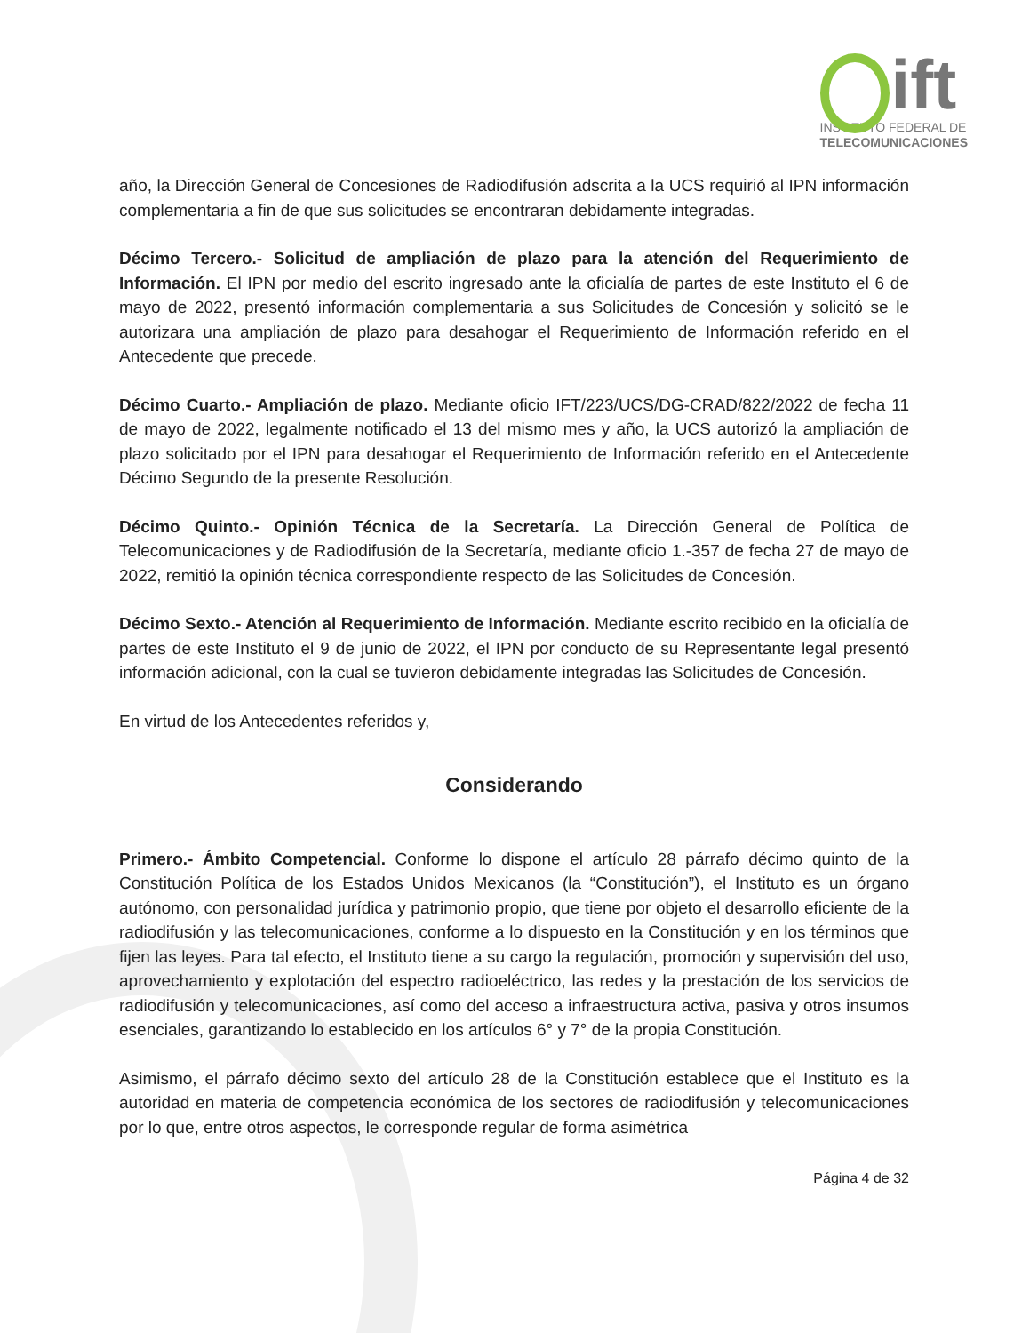ift
INSTITUTO FEDERAL DE
TELECOMUNICACIONES
año, la Dirección General de Concesiones de Radiodifusión adscrita a la UCS requirió al IPN información complementaria a fin de que sus solicitudes se encontraran debidamente integradas.
Décimo Tercero.- Solicitud de ampliación de plazo para la atención del Requerimiento de Información. El IPN por medio del escrito ingresado ante la oficialía de partes de este Instituto el 6 de mayo de 2022, presentó información complementaria a sus Solicitudes de Concesión y solicitó se le autorizara una ampliación de plazo para desahogar el Requerimiento de Información referido en el Antecedente que precede.
Décimo Cuarto.- Ampliación de plazo. Mediante oficio IFT/223/UCS/DG-CRAD/822/2022 de fecha 11 de mayo de 2022, legalmente notificado el 13 del mismo mes y año, la UCS autorizó la ampliación de plazo solicitado por el IPN para desahogar el Requerimiento de Información referido en el Antecedente Décimo Segundo de la presente Resolución.
Décimo Quinto.- Opinión Técnica de la Secretaría. La Dirección General de Política de Telecomunicaciones y de Radiodifusión de la Secretaría, mediante oficio 1.-357 de fecha 27 de mayo de 2022, remitió la opinión técnica correspondiente respecto de las Solicitudes de Concesión.
Décimo Sexto.- Atención al Requerimiento de Información. Mediante escrito recibido en la oficialía de partes de este Instituto el 9 de junio de 2022, el IPN por conducto de su Representante legal presentó información adicional, con la cual se tuvieron debidamente integradas las Solicitudes de Concesión.
En virtud de los Antecedentes referidos y,
Considerando
Primero.- Ámbito Competencial. Conforme lo dispone el artículo 28 párrafo décimo quinto de la Constitución Política de los Estados Unidos Mexicanos (la “Constitución”), el Instituto es un órgano autónomo, con personalidad jurídica y patrimonio propio, que tiene por objeto el desarrollo eficiente de la radiodifusión y las telecomunicaciones, conforme a lo dispuesto en la Constitución y en los términos que fijen las leyes. Para tal efecto, el Instituto tiene a su cargo la regulación, promoción y supervisión del uso, aprovechamiento y explotación del espectro radioeléctrico, las redes y la prestación de los servicios de radiodifusión y telecomunicaciones, así como del acceso a infraestructura activa, pasiva y otros insumos esenciales, garantizando lo establecido en los artículos 6° y 7° de la propia Constitución.
Asimismo, el párrafo décimo sexto del artículo 28 de la Constitución establece que el Instituto es la autoridad en materia de competencia económica de los sectores de radiodifusión y telecomunicaciones por lo que, entre otros aspectos, le corresponde regular de forma asimétrica
Página 4 de 32